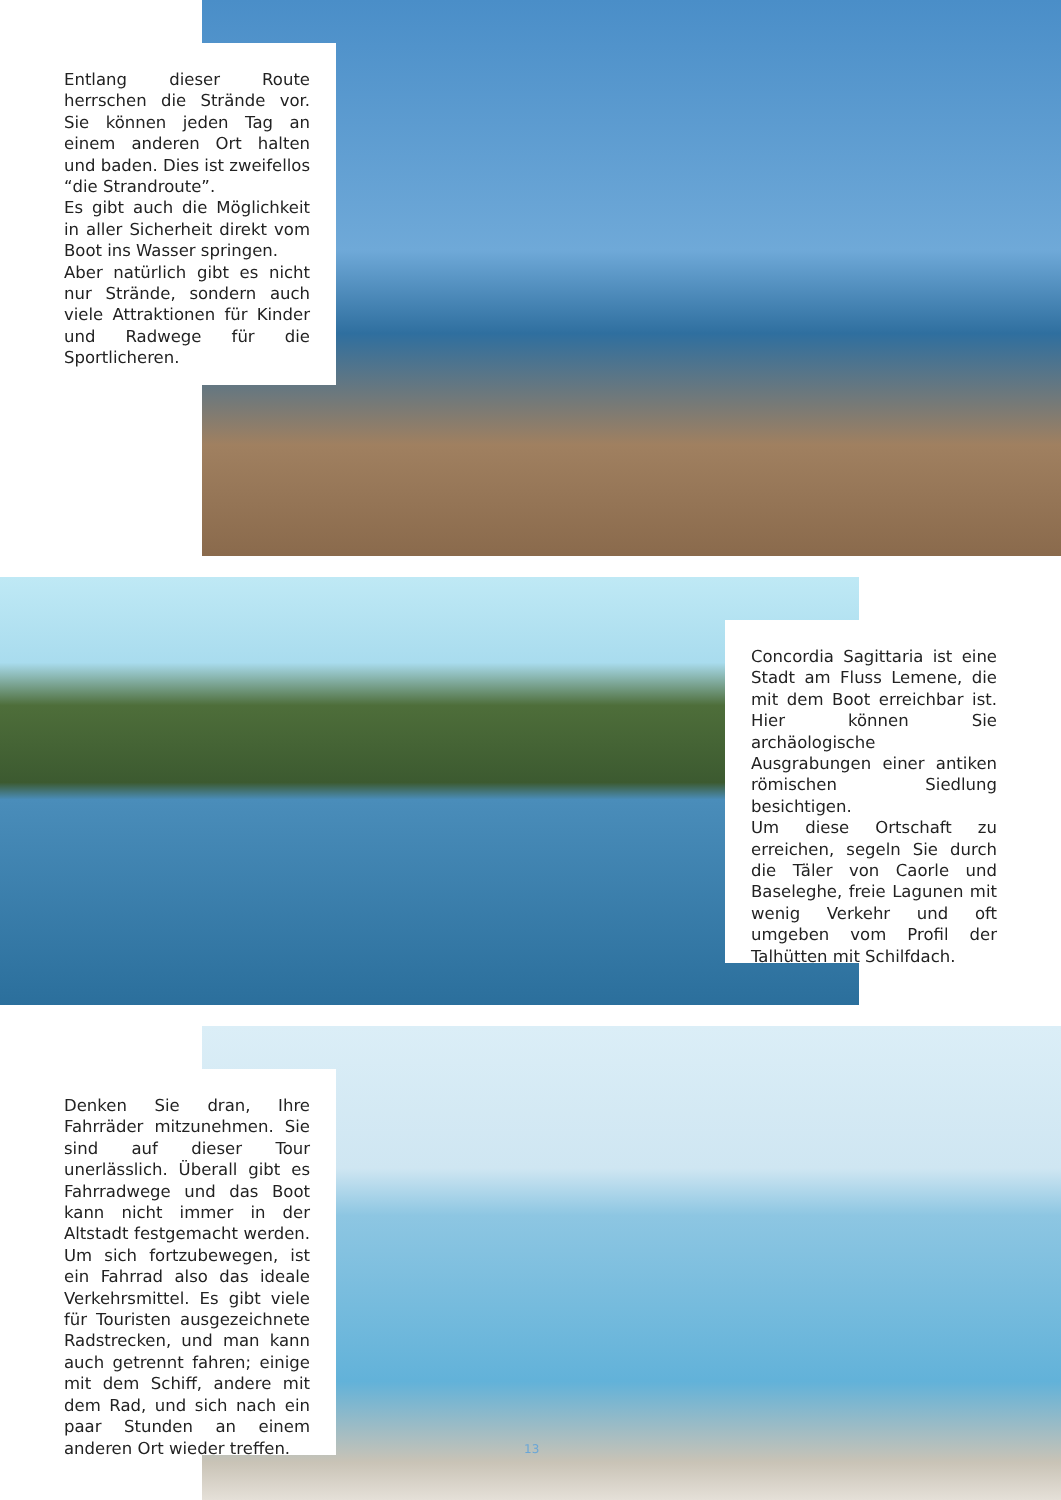Entlang dieser Route herrschen die Strände vor. Sie können jeden Tag an einem anderen Ort halten und baden. Dies ist zweifellos “die Strandroute”.
Es gibt auch die Möglichkeit in aller Sicherheit direkt vom Boot ins Wasser springen.
Aber natürlich gibt es nicht nur Strände, sondern auch viele Attraktionen für Kinder und Radwege für die Sportlicheren.
Concordia Sagittaria ist eine Stadt am Fluss Lemene, die mit dem Boot erreichbar ist. Hier können Sie archäologische Ausgrabungen einer antiken römischen Siedlung besichtigen.
Um diese Ortschaft zu erreichen, segeln Sie durch die Täler von Caorle und Baseleghe, freie Lagunen mit wenig Verkehr und oft umgeben vom Profil der Talhütten mit Schilfdach.
Denken Sie dran, Ihre Fahrräder mitzunehmen. Sie sind auf dieser Tour unerlässlich. Überall gibt es Fahrradwege und das Boot kann nicht immer in der Altstadt festgemacht werden. Um sich fortzubewegen, ist ein Fahrrad also das ideale Verkehrsmittel. Es gibt viele für Touristen ausgezeichnete Radstrecken, und man kann auch getrennt fahren; einige mit dem Schiff, andere mit dem Rad, und sich nach ein paar Stunden an einem anderen Ort wieder treffen.
13